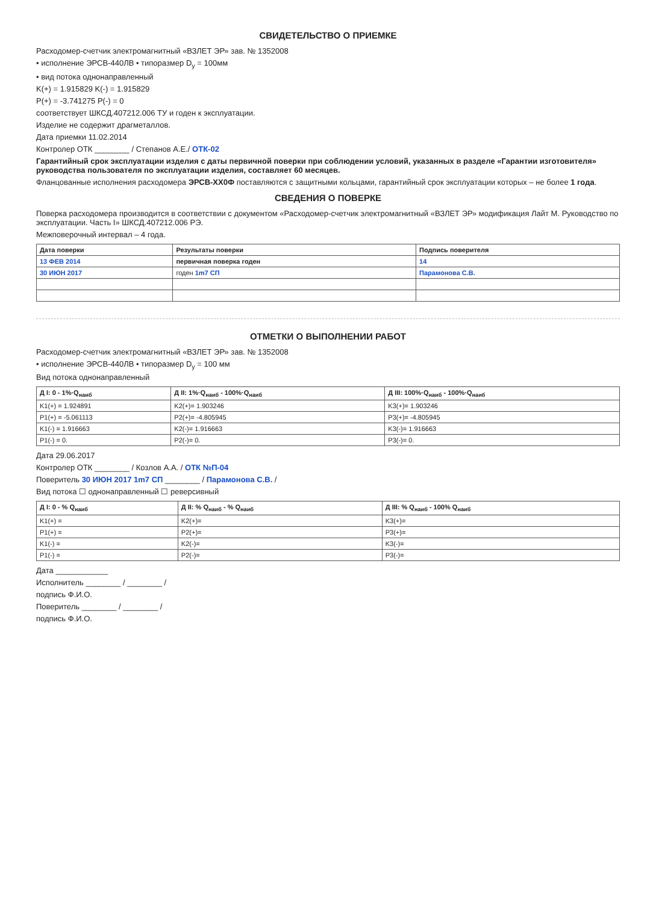СВИДЕТЕЛЬСТВО О ПРИЕМКЕ
Расходомер-счетчик электромагнитный «ВЗЛЕТ ЭР» зав. № 1352008
• исполнение ЭРСВ-440ЛВ • типоразмер D<sub>у</sub> = 100мм
• вид потока однонаправленный
K(+) = 1.915829 K(-) = 1.915829
P(+) = -3.741275 P(-) = 0
соответствует ШКСД.407212.006 ТУ и годен к эксплуатации.
Изделие не содержит драгметаллов.
Дата приемки 11.02.2014
Контролер ОТК ________ / Степанов А.Е./ ОТК-02
Гарантийный срок эксплуатации изделия с даты первичной поверки при соблюдении условий, указанных в разделе «Гарантии изготовителя» руководства пользователя по эксплуатации изделия, составляет 60 месяцев.
Фланцованные исполнения расходомера ЭРСВ-ХХ0Ф поставляются с защитными кольцами, гарантийный срок эксплуатации которых – не более 1 года.
СВЕДЕНИЯ О ПОВЕРКЕ
Поверка расходомера производится в соответствии с документом «Расходомер-счетчик электромагнитный «ВЗЛЕТ ЭР» модификация Лайт М. Руководство по эксплуатации. Часть I» ШКСД.407212.006 РЭ.
Межповерочный интервал – 4 года.
| Дата поверки | Результаты поверки | Подпись поверителя |
| --- | --- | --- |
| 13 ФЕВ 2014 | первичная поверка годен | 14 |
| 30 ИЮН 2017 | годен 1m7 СП | Парамонова С.В. |
ОТМЕТКИ О ВЫПОЛНЕНИИ РАБОТ
Расходомер-счетчик электромагнитный «ВЗЛЕТ ЭР» зав. № 1352008
• исполнение ЭРСВ-440ЛВ • типоразмер D<sub>у</sub> = 100 мм
Вид потока однонаправленный
| Д I: 0 - 1%·Q<sub>наиб</sub> | Д II: 1%·Q<sub>наиб</sub> - 100%·Q<sub>наиб</sub> | Д III: 100%·Q<sub>наиб</sub> - 100%·Q<sub>наиб</sub> |
| --- | --- | --- |
| K1(+) = 1.924891 | K2(+)= 1.903246 | K3(+)= 1.903246 |
| P1(+) = -5.061113 | P2(+)= -4.805945 | P3(+)= -4.805945 |
| K1(-) = 1.916663 | K2(-)= 1.916663 | K3(-)= 1.916663 |
| P1(-) = 0. | P2(-)= 0. | P3(-)= 0. |
Дата 29.06.2017
Контролер ОТК ________ / Козлов А.А. / ОТК №П-04
Поверитель 30 ИЮН 2017 1m7 СП ________ / Парамонова С.В. /
Вид потока ☐ однонаправленный ☐ реверсивный
| Д I: 0 - % Q<sub>наиб</sub> | Д II: % Q<sub>наиб</sub> - % Q<sub>наиб</sub> | Д III: % Q<sub>наиб</sub> - 100% Q<sub>наиб</sub> |
| --- | --- | --- |
| K1(+) = | K2(+)= | K3(+)= |
| P1(+) = | P2(+)= | P3(+)= |
| K1(-) = | K2(-)= | K3(-)= |
| P1(-) = | P2(-)= | P3(-)= |
Дата ____________
Исполнитель ________ / ________ /
подпись Ф.И.О.
Поверитель ________ / ________ /
подпись Ф.И.О.